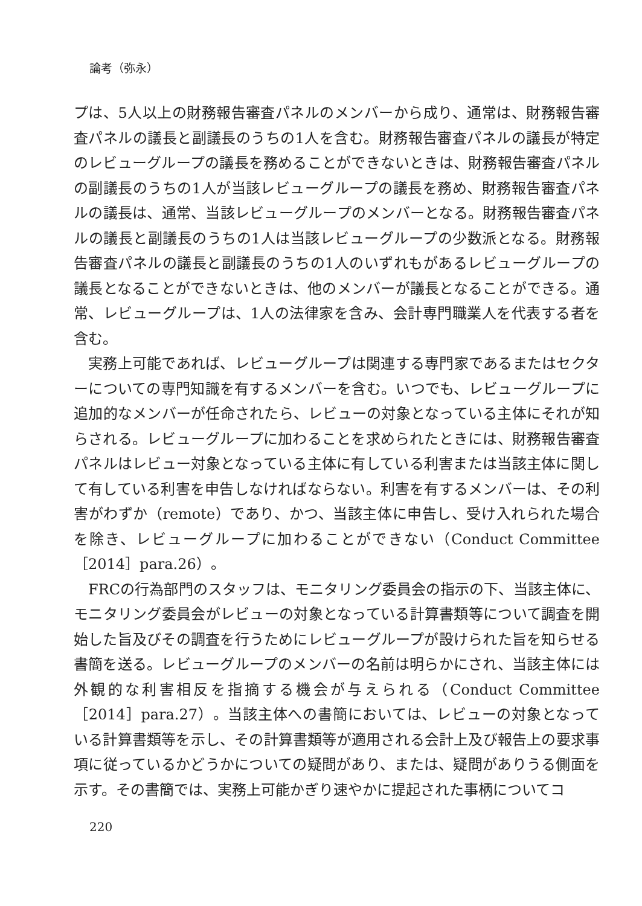論考（弥永）
プは、5人以上の財務報告審査パネルのメンバーから成り、通常は、財務報告審査パネルの議長と副議長のうちの1人を含む。財務報告審査パネルの議長が特定のレビューグループの議長を務めることができないときは、財務報告審査パネルの副議長のうちの1人が当該レビューグループの議長を務め、財務報告審査パネルの議長は、通常、当該レビューグループのメンバーとなる。財務報告審査パネルの議長と副議長のうちの1人は当該レビューグループの少数派となる。財務報告審査パネルの議長と副議長のうちの1人のいずれもがあるレビューグループの議長となることができないときは、他のメンバーが議長となることができる。通常、レビューグループは、1人の法律家を含み、会計専門職業人を代表する者を含む。
実務上可能であれば、レビューグループは関連する専門家であるまたはセクターについての専門知識を有するメンバーを含む。いつでも、レビューグループに追加的なメンバーが任命されたら、レビューの対象となっている主体にそれが知らされる。レビューグループに加わることを求められたときには、財務報告審査パネルはレビュー対象となっている主体に有している利害または当該主体に関して有している利害を申告しなければならない。利害を有するメンバーは、その利害がわずか（remote）であり、かつ、当該主体に申告し、受け入れられた場合を除き、レビューグループに加わることができない（Conduct Committee［2014］para.26）。
FRCの行為部門のスタッフは、モニタリング委員会の指示の下、当該主体に、モニタリング委員会がレビューの対象となっている計算書類等について調査を開始した旨及びその調査を行うためにレビューグループが設けられた旨を知らせる書簡を送る。レビューグループのメンバーの名前は明らかにされ、当該主体には外観的な利害相反を指摘する機会が与えられる（Conduct Committee［2014］para.27）。当該主体への書簡においては、レビューの対象となっている計算書類等を示し、その計算書類等が適用される会計上及び報告上の要求事項に従っているかどうかについての疑問があり、または、疑問がありうる側面を示す。その書簡では、実務上可能かぎり速やかに提起された事柄についてコ
220